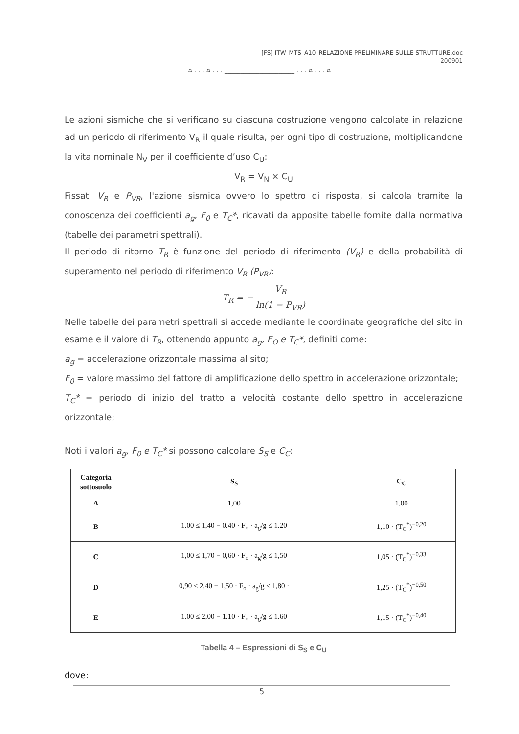[FS] ITW_MTS_A10_RELAZIONE PRELIMINARE SULLE STRUTTURE.doc
200901
¤ . . . ¤ . . . ______________________ . . . ¤ . . . ¤
Le azioni sismiche che si verificano su ciascuna costruzione vengono calcolate in relazione ad un periodo di riferimento V<sub>R</sub> il quale risulta, per ogni tipo di costruzione, moltiplicandone la vita nominale N<sub>V</sub> per il coefficiente d’uso C<sub>U</sub>:
V<sub>R</sub> = V<sub>N</sub> × C<sub>U</sub>
Fissati V<sub>R</sub> e P<sub>VR</sub>, l'azione sismica ovvero lo spettro di risposta, si calcola tramite la conoscenza dei coefficienti a<sub>g</sub>, F<sub>0</sub> e T<sub>C</sub>*, ricavati da apposite tabelle fornite dalla normativa (tabelle dei parametri spettrali).
Il periodo di ritorno T<sub>R</sub> è funzione del periodo di riferimento (V<sub>R</sub>) e della probabilità di superamento nel periodo di riferimento V<sub>R</sub> (P<sub>VR</sub>):
T<sub>R</sub> = − V<sub>R</sub> ln(1 − P<sub>VR</sub>)
Nelle tabelle dei parametri spettrali si accede mediante le coordinate geografiche del sito in esame e il valore di T<sub>R</sub>, ottenendo appunto a<sub>g</sub>, F<sub>O</sub> e T<sub>C</sub>*, definiti come:
a<sub>g</sub> = accelerazione orizzontale massima al sito;
F<sub>0</sub> = valore massimo del fattore di amplificazione dello spettro in accelerazione orizzontale;
T<sub>C</sub>* = periodo di inizio del tratto a velocità costante dello spettro in accelerazione orizzontale;
Noti i valori a<sub>g</sub>, F<sub>0</sub> e T<sub>C</sub>* si possono calcolare S<sub>S</sub> e C<sub>C</sub>:
| Categoria sottosuolo | S<sub>S</sub> | C<sub>C</sub> |
| --- | --- | --- |
| A | 1,00 | 1,00 |
| B | 1,00 ≤ 1,40 − 0,40 · F<sub>o</sub> · a<sub>g</sub>/g ≤ 1,20 | 1,10 · (T<sub>C</sub><sup>*</sup>)<sup>−0,20</sup> |
| C | 1,00 ≤ 1,70 − 0,60 · F<sub>o</sub> · a<sub>g</sub>/g ≤ 1,50 | 1,05 · (T<sub>C</sub><sup>*</sup>)<sup>−0,33</sup> |
| D | 0,90 ≤ 2,40 − 1,50 · F<sub>o</sub> · a<sub>g</sub>/g ≤ 1,80 · | 1,25 · (T<sub>C</sub><sup>*</sup>)<sup>−0,50</sup> |
| E | 1,00 ≤ 2,00 − 1,10 · F<sub>o</sub> · a<sub>g</sub>/g ≤ 1,60 | 1,15 · (T<sub>C</sub><sup>*</sup>)<sup>−0,40</sup> |
Tabella 4 – Espressioni di S<sub>S</sub> e C<sub>U</sub>
dove:
5